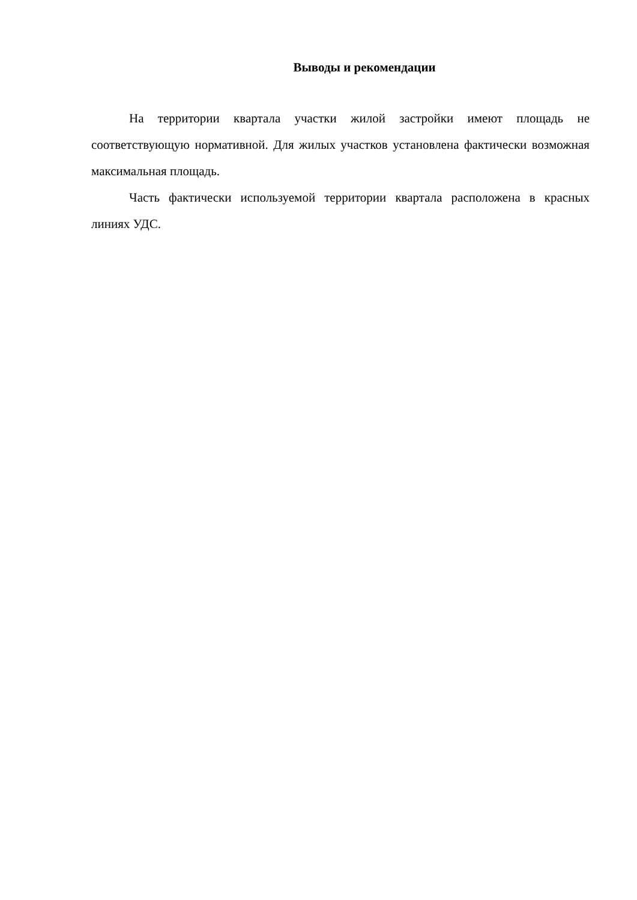Выводы и рекомендации
На территории квартала участки жилой застройки имеют площадь не соответствующую нормативной. Для жилых участков установлена фактически возможная максимальная площадь.
Часть фактически используемой территории квартала расположена в красных линиях УДС.